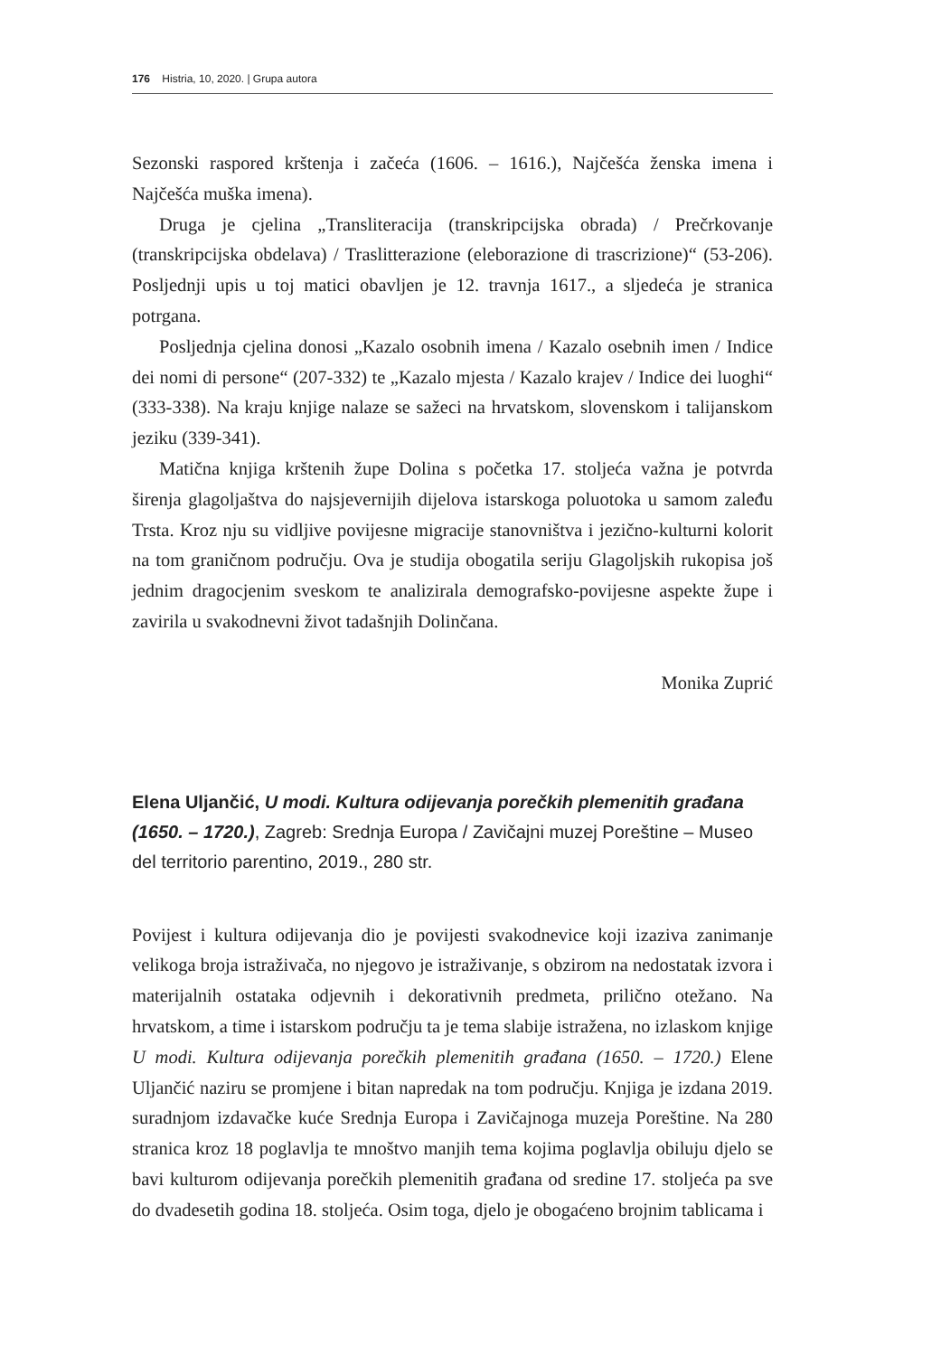176 Histria, 10, 2020. | Grupa autora
Sezonski raspored krštenja i začeća (1606. – 1616.), Najčešća ženska imena i Najčešća muška imena).
Druga je cjelina „Transliteracija (transkripcijska obrada) / Prečrkovanje (transkripcijska obdelava) / Traslitterazione (eleborazione di trascrizione)“ (53-206). Posljednji upis u toj matici obavljen je 12. travnja 1617., a sljedeća je stranica potrgana.
Posljednja cjelina donosi „Kazalo osobnih imena / Kazalo osebnih imen / Indice dei nomi di persone“ (207-332) te „Kazalo mjesta / Kazalo krajev / Indice dei luoghi“ (333-338). Na kraju knjige nalaze se sažeci na hrvatskom, slovenskom i talijanskom jeziku (339-341).
Matična knjiga krštenih župe Dolina s početka 17. stoljeća važna je potvrda širenja glagoljaštva do najsjevernijih dijelova istarskoga poluotoka u samom zaleđu Trsta. Kroz nju su vidljive povijesne migracije stanovništva i jezično-kulturni kolorit na tom graničnom području. Ova je studija obogatila seriju Glagoljskih rukopisa još jednim dragocjenim sveskom te analizirala demografsko-povijesne aspekte župe i zavirila u svakodnevni život tadašnjih Dolinčana.
Monika Zuprić
Elena Uljančić, U modi. Kultura odijevanja porečkih plemenitih građana (1650. – 1720.), Zagreb: Srednja Europa / Zavičajni muzej Poreštine – Museo del territorio parentino, 2019., 280 str.
Povijest i kultura odijevanja dio je povijesti svakodnevice koji izaziva zanimanje velikoga broja istraživača, no njegovo je istraživanje, s obzirom na nedostatak izvora i materijalnih ostataka odjevnih i dekorativnih predmeta, prilično otežano. Na hrvatskom, a time i istarskom području ta je tema slabije istražena, no izlaskom knjige U modi. Kultura odijevanja porečkih plemenitih građana (1650. – 1720.) Elene Uljančić naziru se promjene i bitan napredak na tom području. Knjiga je izdana 2019. suradnjom izdavačke kuće Srednja Europa i Zavičajnoga muzeja Poreštine. Na 280 stranica kroz 18 poglavlja te mnoštvo manjih tema kojima poglavlja obiluju djelo se bavi kulturom odijevanja porečkih plemenitih građana od sredine 17. stoljeća pa sve do dvadesetih godina 18. stoljeća. Osim toga, djelo je obogaćeno brojnim tablicama i